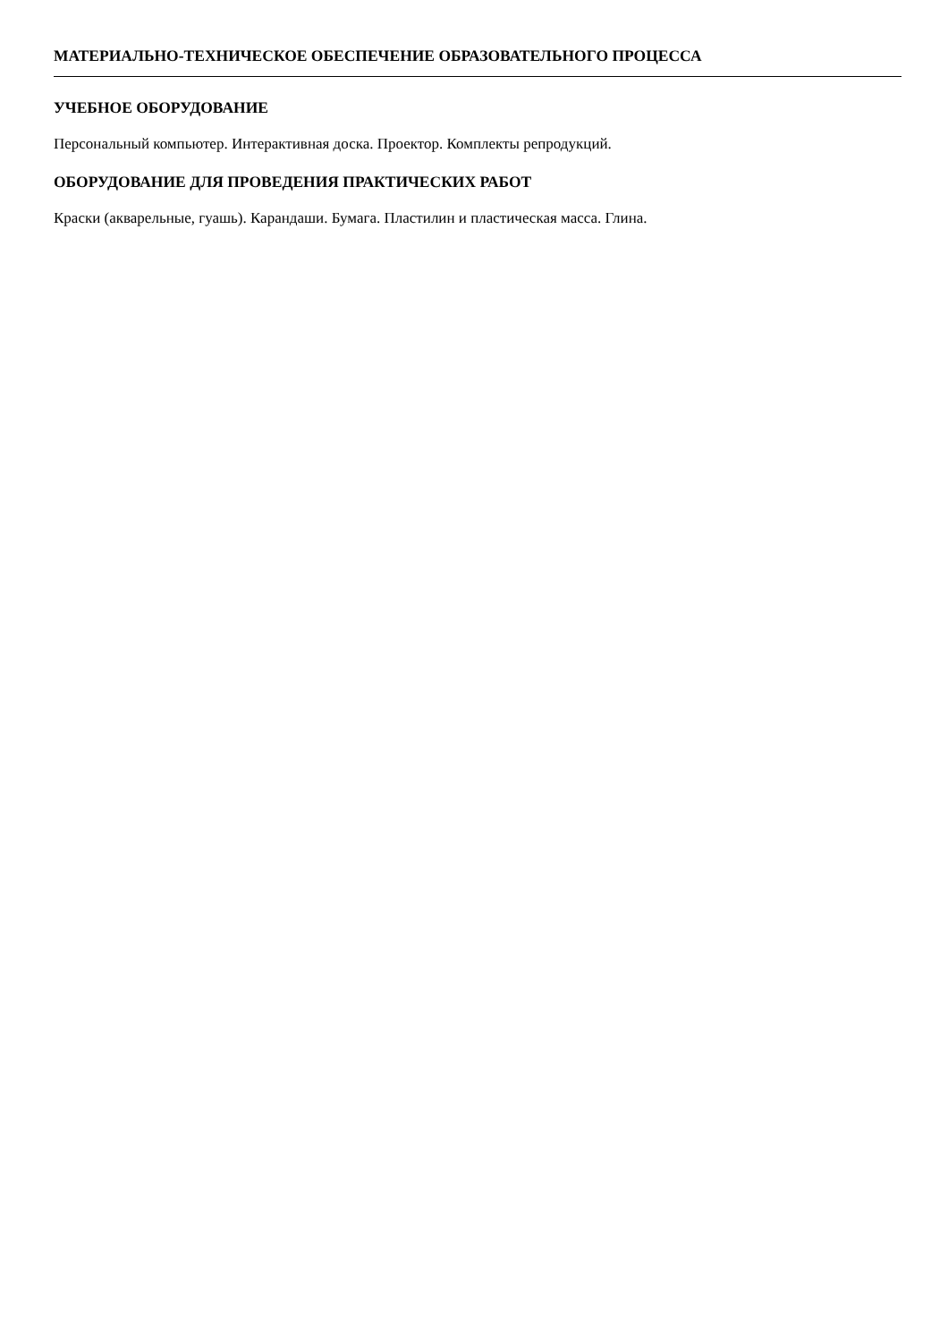МАТЕРИАЛЬНО-ТЕХНИЧЕСКОЕ ОБЕСПЕЧЕНИЕ ОБРАЗОВАТЕЛЬНОГО ПРОЦЕССА
УЧЕБНОЕ ОБОРУДОВАНИЕ
Персональный компьютер. Интерактивная доска. Проектор. Комплекты репродукций.
ОБОРУДОВАНИЕ ДЛЯ ПРОВЕДЕНИЯ ПРАКТИЧЕСКИХ РАБОТ
Краски (акварельные, гуашь). Карандаши. Бумага. Пластилин и пластическая масса. Глина.